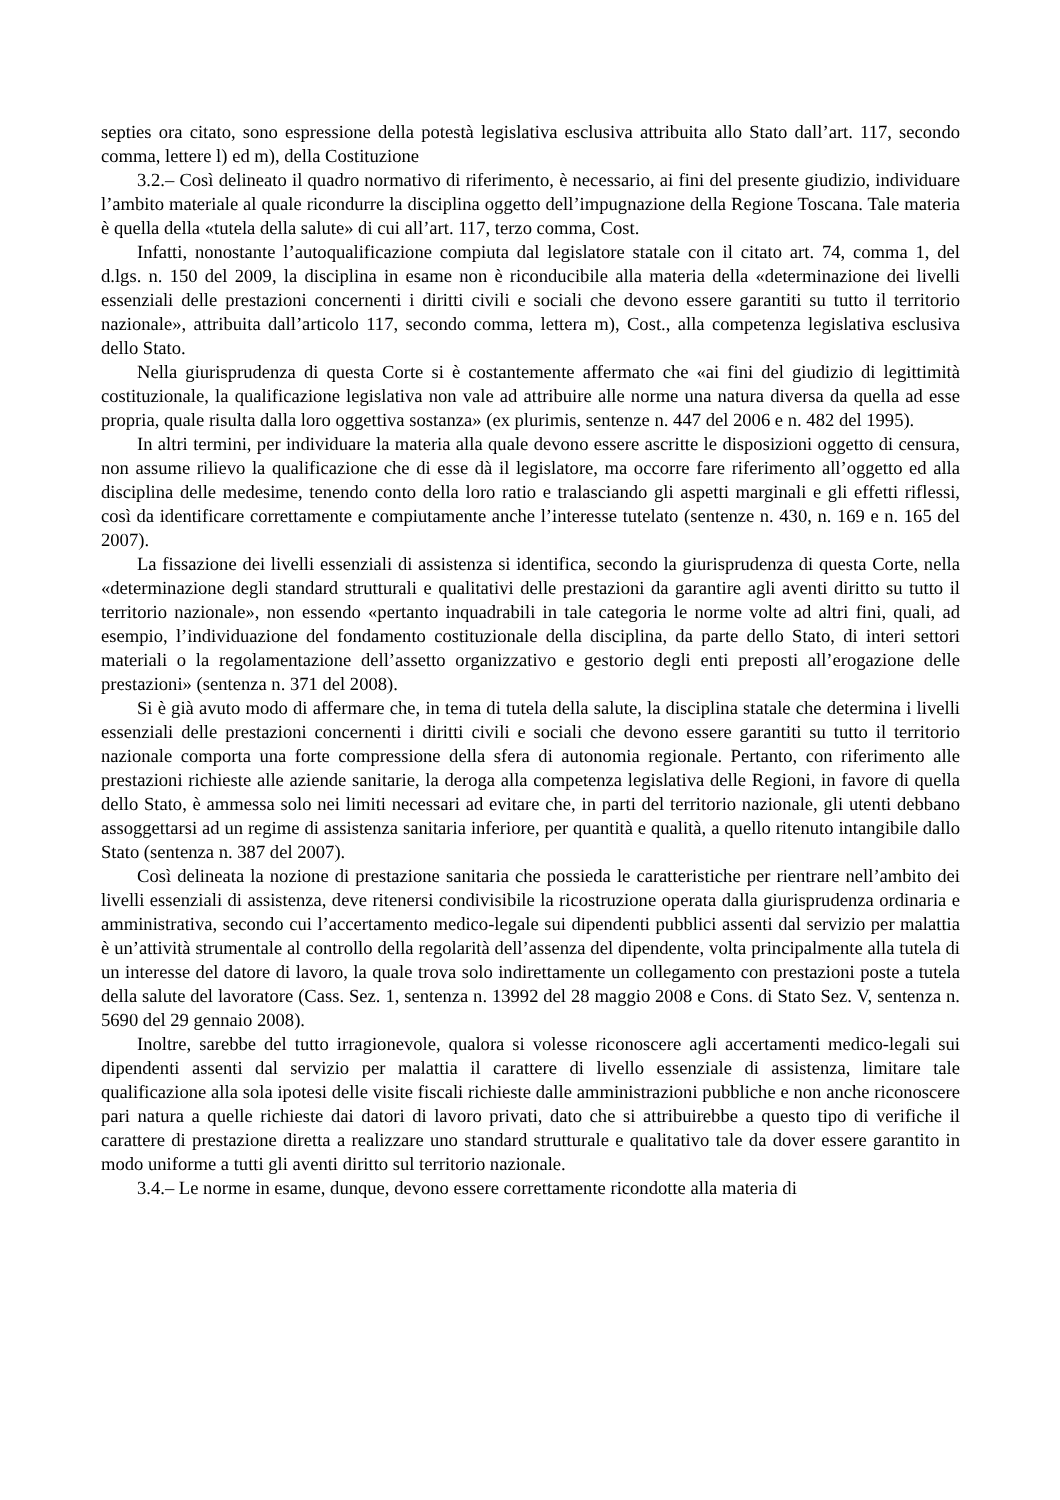septies ora citato, sono espressione della potestà legislativa esclusiva attribuita allo Stato dall’art. 117, secondo comma, lettere l) ed m), della Costituzione
3.2.– Così delineato il quadro normativo di riferimento, è necessario, ai fini del presente giudizio, individuare l’ambito materiale al quale ricondurre la disciplina oggetto dell’impugnazione della Regione Toscana. Tale materia è quella della «tutela della salute» di cui all’art. 117, terzo comma, Cost.
Infatti, nonostante l’autoqualificazione compiuta dal legislatore statale con il citato art. 74, comma 1, del d.lgs. n. 150 del 2009, la disciplina in esame non è riconducibile alla materia della «determinazione dei livelli essenziali delle prestazioni concernenti i diritti civili e sociali che devono essere garantiti su tutto il territorio nazionale», attribuita dall’articolo 117, secondo comma, lettera m), Cost., alla competenza legislativa esclusiva dello Stato.
Nella giurisprudenza di questa Corte si è costantemente affermato che «ai fini del giudizio di legittimità costituzionale, la qualificazione legislativa non vale ad attribuire alle norme una natura diversa da quella ad esse propria, quale risulta dalla loro oggettiva sostanza» (ex plurimis, sentenze n. 447 del 2006 e n. 482 del 1995).
In altri termini, per individuare la materia alla quale devono essere ascritte le disposizioni oggetto di censura, non assume rilievo la qualificazione che di esse dà il legislatore, ma occorre fare riferimento all’oggetto ed alla disciplina delle medesime, tenendo conto della loro ratio e tralasciando gli aspetti marginali e gli effetti riflessi, così da identificare correttamente e compiutamente anche l’interesse tutelato (sentenze n. 430, n. 169 e n. 165 del 2007).
La fissazione dei livelli essenziali di assistenza si identifica, secondo la giurisprudenza di questa Corte, nella «determinazione degli standard strutturali e qualitativi delle prestazioni da garantire agli aventi diritto su tutto il territorio nazionale», non essendo «pertanto inquadrabili in tale categoria le norme volte ad altri fini, quali, ad esempio, l’individuazione del fondamento costituzionale della disciplina, da parte dello Stato, di interi settori materiali o la regolamentazione dell’assetto organizzativo e gestorio degli enti preposti all’erogazione delle prestazioni» (sentenza n. 371 del 2008).
Si è già avuto modo di affermare che, in tema di tutela della salute, la disciplina statale che determina i livelli essenziali delle prestazioni concernenti i diritti civili e sociali che devono essere garantiti su tutto il territorio nazionale comporta una forte compressione della sfera di autonomia regionale. Pertanto, con riferimento alle prestazioni richieste alle aziende sanitarie, la deroga alla competenza legislativa delle Regioni, in favore di quella dello Stato, è ammessa solo nei limiti necessari ad evitare che, in parti del territorio nazionale, gli utenti debbano assoggettarsi ad un regime di assistenza sanitaria inferiore, per quantità e qualità, a quello ritenuto intangibile dallo Stato (sentenza n. 387 del 2007).
Così delineata la nozione di prestazione sanitaria che possieda le caratteristiche per rientrare nell’ambito dei livelli essenziali di assistenza, deve ritenersi condivisibile la ricostruzione operata dalla giurisprudenza ordinaria e amministrativa, secondo cui l’accertamento medico-legale sui dipendenti pubblici assenti dal servizio per malattia è un’attività strumentale al controllo della regolarità dell’assenza del dipendente, volta principalmente alla tutela di un interesse del datore di lavoro, la quale trova solo indirettamente un collegamento con prestazioni poste a tutela della salute del lavoratore (Cass. Sez. 1, sentenza n. 13992 del 28 maggio 2008 e Cons. di Stato Sez. V, sentenza n. 5690 del 29 gennaio 2008).
Inoltre, sarebbe del tutto irragionevole, qualora si volesse riconoscere agli accertamenti medico-legali sui dipendenti assenti dal servizio per malattia il carattere di livello essenziale di assistenza, limitare tale qualificazione alla sola ipotesi delle visite fiscali richieste dalle amministrazioni pubbliche e non anche riconoscere pari natura a quelle richieste dai datori di lavoro privati, dato che si attribuirebbe a questo tipo di verifiche il carattere di prestazione diretta a realizzare uno standard strutturale e qualitativo tale da dover essere garantito in modo uniforme a tutti gli aventi diritto sul territorio nazionale.
3.4.– Le norme in esame, dunque, devono essere correttamente ricondotte alla materia di